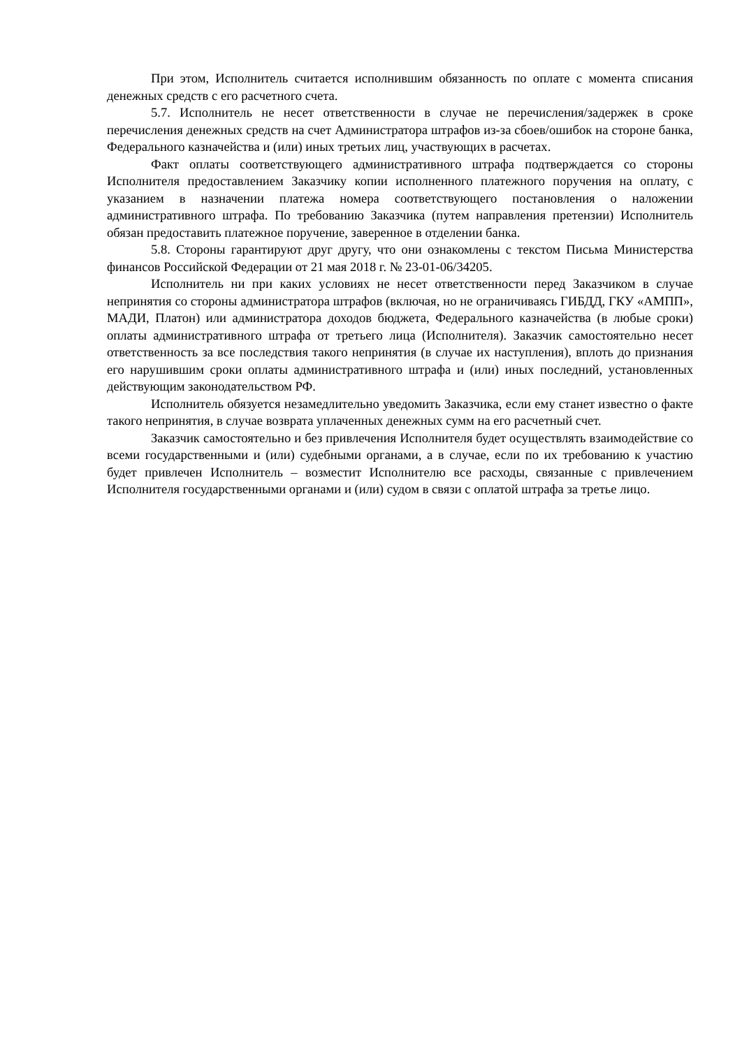При этом, Исполнитель считается исполнившим обязанность по оплате с момента списания денежных средств с его расчетного счета.
5.7. Исполнитель не несет ответственности в случае не перечисления/задержек в сроке перечисления денежных средств на счет Администратора штрафов из-за сбоев/ошибок на стороне банка, Федерального казначейства и (или) иных третьих лиц, участвующих в расчетах.
Факт оплаты соответствующего административного штрафа подтверждается со стороны Исполнителя предоставлением Заказчику копии исполненного платежного поручения на оплату, с указанием в назначении платежа номера соответствующего постановления о наложении административного штрафа. По требованию Заказчика (путем направления претензии) Исполнитель обязан предоставить платежное поручение, заверенное в отделении банка.
5.8. Стороны гарантируют друг другу, что они ознакомлены с текстом Письма Министерства финансов Российской Федерации от 21 мая 2018 г. № 23-01-06/34205.
Исполнитель ни при каких условиях не несет ответственности перед Заказчиком в случае непринятия со стороны администратора штрафов (включая, но не ограничиваясь ГИБДД, ГКУ «АМПП», МАДИ, Платон) или администратора доходов бюджета, Федерального казначейства (в любые сроки) оплаты административного штрафа от третьего лица (Исполнителя). Заказчик самостоятельно несет ответственность за все последствия такого непринятия (в случае их наступления), вплоть до признания его нарушившим сроки оплаты административного штрафа и (или) иных последний, установленных действующим законодательством РФ.
Исполнитель обязуется незамедлительно уведомить Заказчика, если ему станет известно о факте такого непринятия, в случае возврата уплаченных денежных сумм на его расчетный счет.
Заказчик самостоятельно и без привлечения Исполнителя будет осуществлять взаимодействие со всеми государственными и (или) судебными органами, а в случае, если по их требованию к участию будет привлечен Исполнитель – возместит Исполнителю все расходы, связанные с привлечением Исполнителя государственными органами и (или) судом в связи с оплатой штрафа за третье лицо.